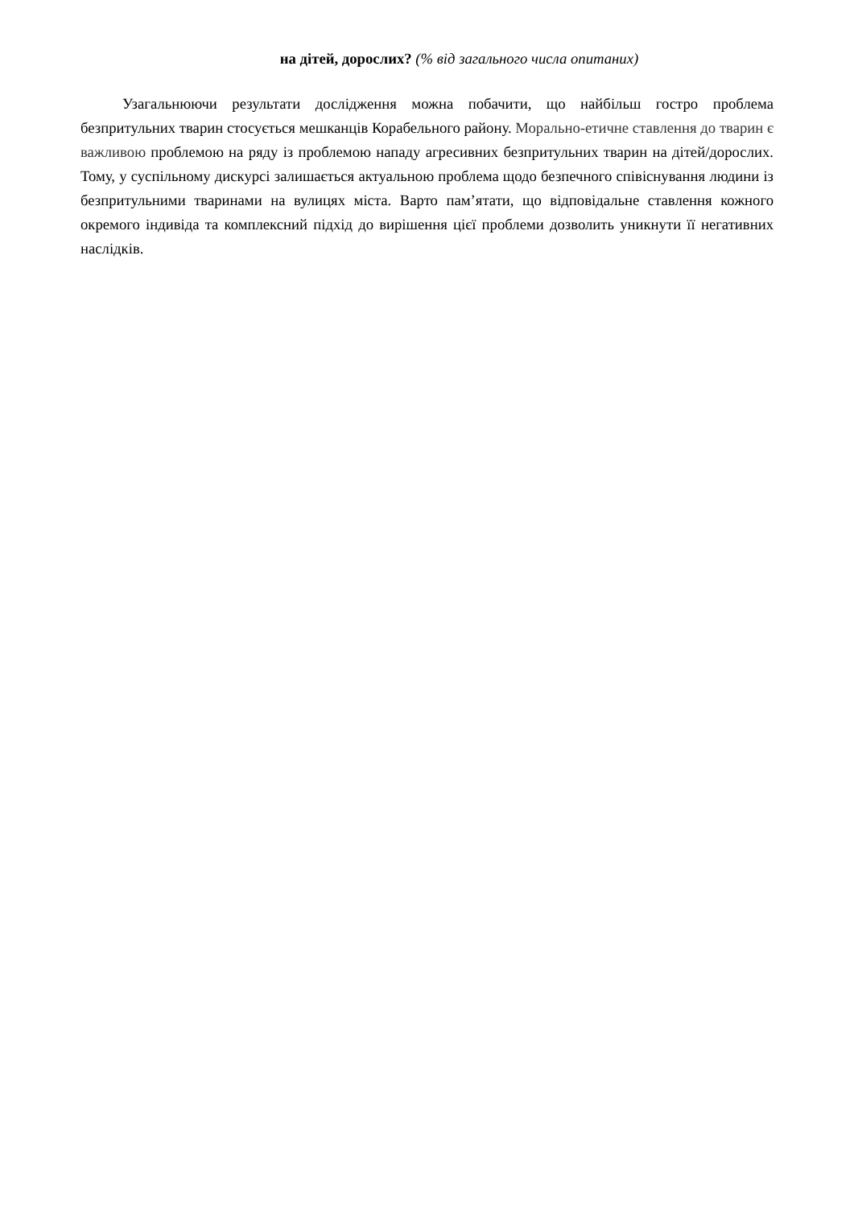на дітей, дорослих? (% від загального числа опитаних)
Узагальнюючи результати дослідження можна побачити, що найбільш гостро проблема безпритульних тварин стосується мешканців Корабельного району. Морально-етичне ставлення до тварин є важливою проблемою на ряду із проблемою нападу агресивних безпритульних тварин на дітей/дорослих. Тому, у суспільному дискурсі залишається актуальною проблема щодо безпечного співіснування людини із безпритульними тваринами на вулицях міста. Варто пам’ятати, що відповідальне ставлення кожного окремого індивіда та комплексний підхід до вирішення цієї проблеми дозволить уникнути її негативних наслідків.